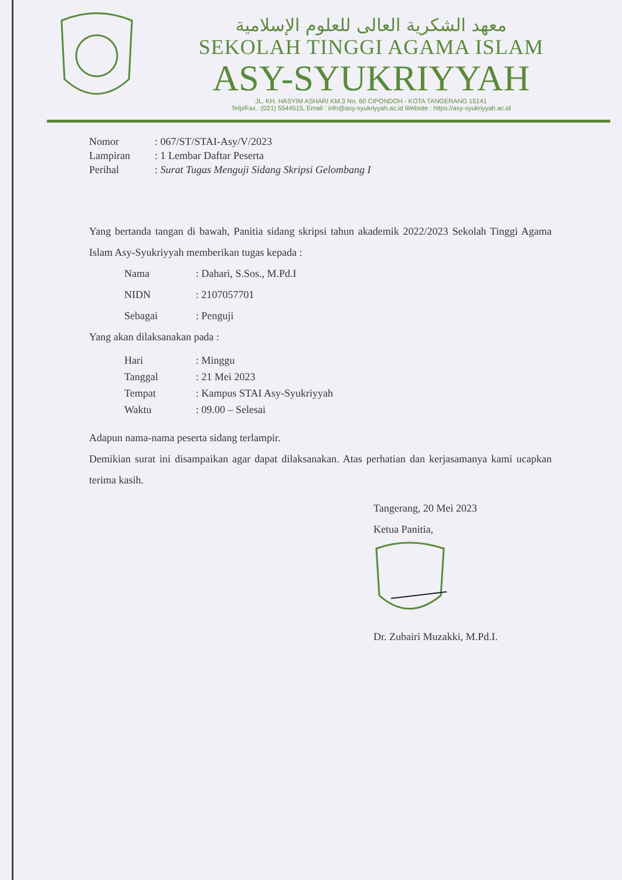معهد الشكرية العالى للعلوم الإسلامية
SEKOLAH TINGGI AGAMA ISLAM
ASY-SYUKRIYYAH
JL. KH. HASYIM ASHARI KM.3 No. 60 CIPONDOH - KOTA TANGERANG 15141
Telp/Fax. :(021) 5544515, Email : info@asy-syukriyyah.ac.id Website : https://asy-syukriyyah.ac.id
Nomor: 067/ST/STAI-Asy/V/2023 Lampiran: 1 Lembar Daftar Peserta Perihal: Surat Tugas Menguji Sidang Skripsi Gelombang I
Yang bertanda tangan di bawah, Panitia sidang skripsi tahun akademik 2022/2023 Sekolah Tinggi Agama Islam Asy-Syukriyyah memberikan tugas kepada :
Nama: Dahari, S.Sos., M.Pd.I NIDN: 2107057701 Sebagai: Penguji
Yang akan dilaksanakan pada :
Hari: Minggu Tanggal: 21 Mei 2023 Tempat: Kampus STAI Asy-Syukriyyah Waktu: 09.00 – Selesai
Adapun nama-nama peserta sidang terlampir.
Demikian surat ini disampaikan agar dapat dilaksanakan. Atas perhatian dan kerjasamanya kami ucapkan terima kasih.
Tangerang, 20 Mei 2023
Ketua Panitia,
Dr. Zubairi Muzakki, M.Pd.I.